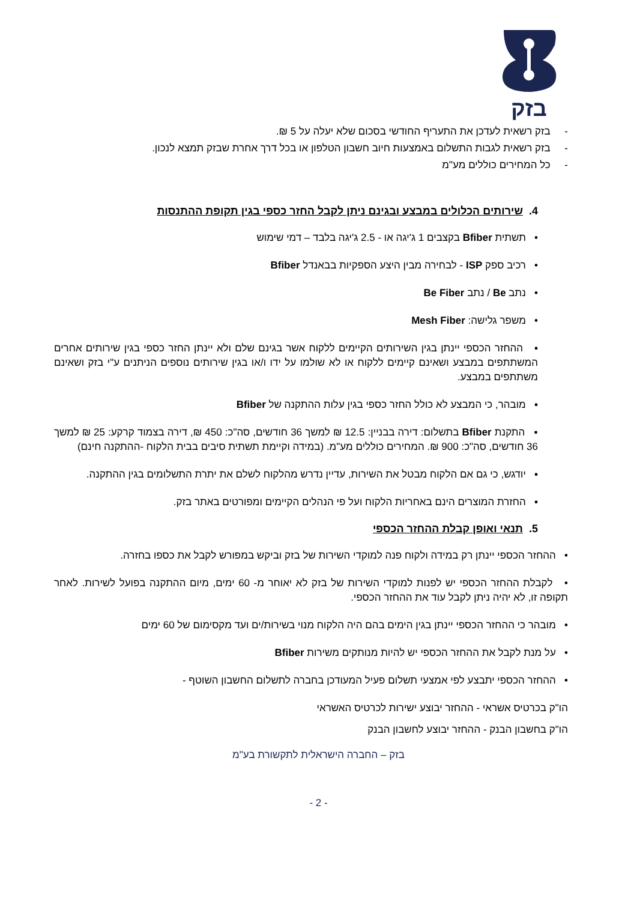בזק
- בזק רשאית לעדכן את התעריף החודשי בסכום שלא יעלה על 5 ₪.
- בזק רשאית לגבות התשלום באמצעות חיוב חשבון הטלפון או בכל דרך אחרת שבזק תמצא לנכון.
- כל המחירים כוללים מע"מ
4. שירותים הכלולים במבצע ובגינם ניתן לקבל החזר כספי בגין תקופת ההתנסות
• תשתית Bfiber בקצבים 1 ג'יגה או - 2.5 ג'יגה בלבד – דמי שימוש
• רכיב ספק ISP - לבחירה מבין היצע הספקיות בבאנדל Bfiber
• נתב Be / נתב Be Fiber
• משפר גלישה: Mesh Fiber
▪ ההחזר הכספי יינתן בגין השירותים הקיימים ללקוח אשר בגינם שלם ולא יינתן החזר כספי בגין שירותים אחרים המשתתפים במבצע ושאינם קיימים ללקוח או לא שולמו על ידו ו/או בגין שירותים נוספים הניתנים ע"י בזק ושאינם משתתפים במבצע.
▪ מובהר, כי המבצע לא כולל החזר כספי בגין עלות ההתקנה של Bfiber
▪ התקנת Bfiber בתשלום: דירה בבניין: 12.5 ₪ למשך 36 חודשים, סה"כ: 450 ₪, דירה בצמוד קרקע: 25 ₪ למשך 36 חודשים, סה"כ: 900 ₪. המחירים כוללים מע"מ. (במידה וקיימת תשתית סיבים בבית הלקוח -ההתקנה חינם)
▪ יודגש, כי גם אם הלקוח מבטל את השירות, עדיין נדרש מהלקוח לשלם את יתרת התשלומים בגין ההתקנה.
▪ החזרת המוצרים הינם באחריות הלקוח ועל פי הנהלים הקיימים ומפורטים באתר בזק.
5. תנאי ואופן קבלת ההחזר הכספי
• ההחזר הכספי יינתן רק במידה ולקוח פנה למוקדי השירות של בזק וביקש במפורש לקבל את כספו בחזרה.
• לקבלת ההחזר הכספי יש לפנות למוקדי השירות של בזק לא יאוחר מ- 60 ימים, מיום ההתקנה בפועל לשירות. לאחר תקופה זו, לא יהיה ניתן לקבל עוד את ההחזר הכספי.
• מובהר כי ההחזר הכספי יינתן בגין הימים בהם היה הלקוח מנוי בשירות/ים ועד מקסימום של 60 ימים
• על מנת לקבל את ההחזר הכספי יש להיות מנותקים משירות Bfiber
• ההחזר הכספי יתבצע לפי אמצעי תשלום פעיל המעודכן בחברה לתשלום החשבון השוטף -
הו"ק בכרטיס אשראי - ההחזר יבוצע ישירות לכרטיס האשראי
הו"ק בחשבון הבנק - ההחזר יבוצע לחשבון הבנק
בזק – החברה הישראלית לתקשורת בע"מ
- 2 -